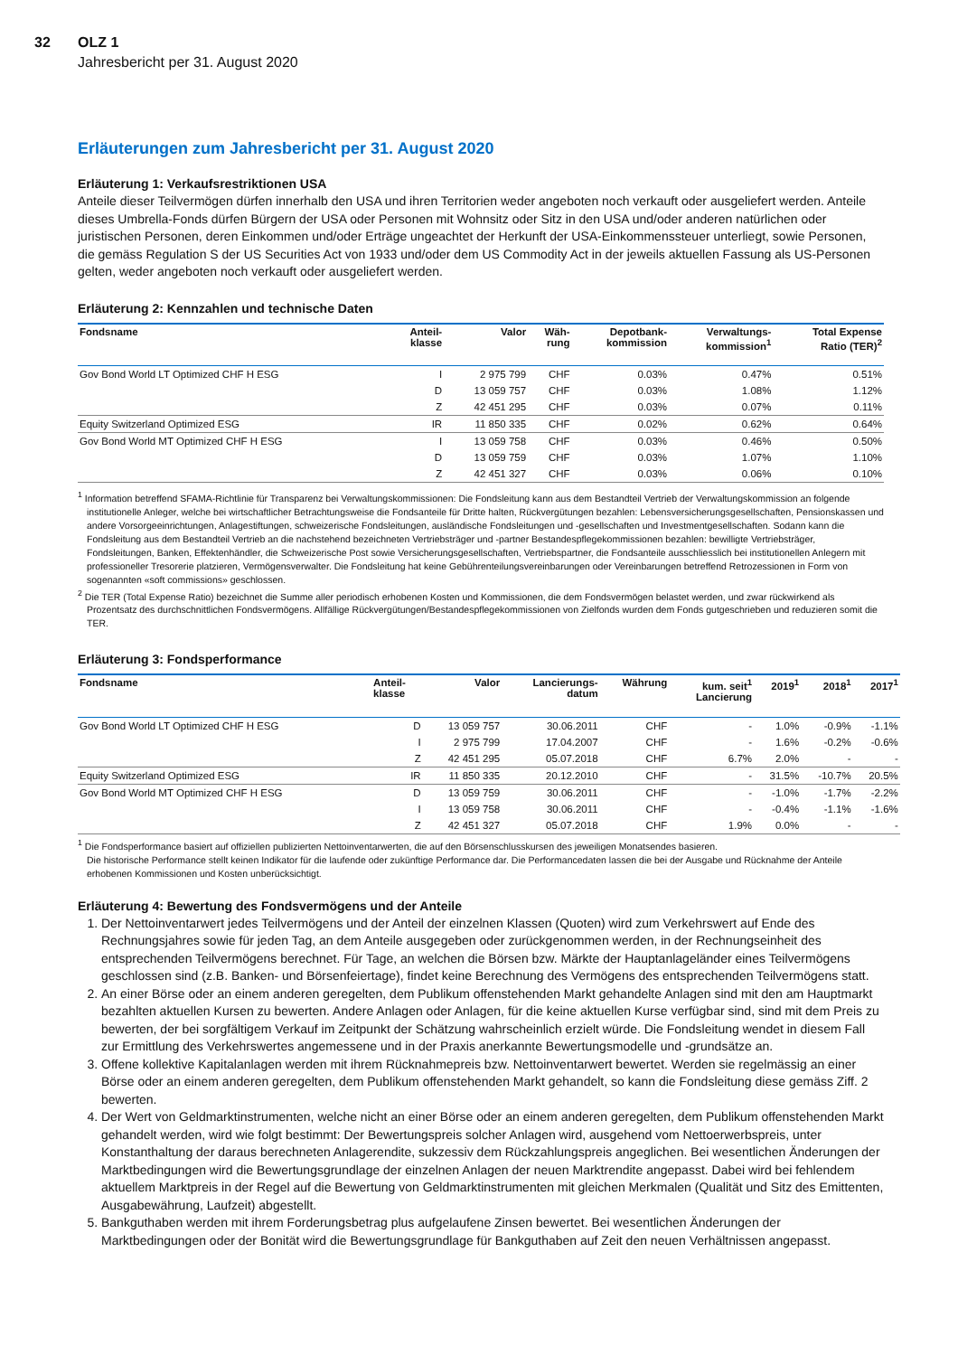32 OLZ 1
Jahresbericht per 31. August 2020
Erläuterungen zum Jahresbericht per 31. August 2020
Erläuterung 1: Verkaufsrestriktionen USA
Anteile dieser Teilvermögen dürfen innerhalb den USA und ihren Territorien weder angeboten noch verkauft oder ausgeliefert werden. Anteile dieses Umbrella-Fonds dürfen Bürgern der USA oder Personen mit Wohnsitz oder Sitz in den USA und/oder anderen natürlichen oder juristischen Personen, deren Einkommen und/oder Erträge ungeachtet der Herkunft der USA-Einkommenssteuer unterliegt, sowie Personen, die gemäss Regulation S der US Securities Act von 1933 und/oder dem US Commodity Act in der jeweils aktuellen Fassung als US-Personen gelten, weder angeboten noch verkauft oder ausgeliefert werden.
Erläuterung 2: Kennzahlen und technische Daten
| Fondsname | Anteil- klasse | Valor | Wäh- rung | Depotbank- kommission | Verwaltungs- kommission<sup>1</sup> | Total Expense Ratio (TER)<sup>2</sup> |
| --- | --- | --- | --- | --- | --- | --- |
| Gov Bond World LT Optimized CHF H ESG | I | 2 975 799 | CHF | 0.03% | 0.47% | 0.51% |
| | D | 13 059 757 | CHF | 0.03% | 1.08% | 1.12% |
| | Z | 42 451 295 | CHF | 0.03% | 0.07% | 0.11% |
| Equity Switzerland Optimized ESG | IR | 11 850 335 | CHF | 0.02% | 0.62% | 0.64% |
| Gov Bond World MT Optimized CHF H ESG | I | 13 059 758 | CHF | 0.03% | 0.46% | 0.50% |
| | D | 13 059 759 | CHF | 0.03% | 1.07% | 1.10% |
| | Z | 42 451 327 | CHF | 0.03% | 0.06% | 0.10% |
<sup>1</sup> Information betreffend SFAMA-Richtlinie für Transparenz bei Verwaltungskommissionen: Die Fondsleitung kann aus dem Bestandteil Vertrieb der Verwaltungskommission an folgende institutionelle Anleger, welche bei wirtschaftlicher Betrachtungsweise die Fondsanteile für Dritte halten, Rückvergütungen bezahlen: Lebensversicherungsgesellschaften, Pensionskassen und andere Vorsorgeeinrichtungen, Anlagestiftungen, schweizerische Fondsleitungen, ausländische Fondsleitungen und -gesellschaften und Investmentgesellschaften. Sodann kann die Fondsleitung aus dem Bestandteil Vertrieb an die nachstehend bezeichneten Vertriebsträger und -partner Bestandespflegekommissionen bezahlen: bewilligte Vertriebsträger, Fondsleitungen, Banken, Effektenhändler, die Schweizerische Post sowie Versicherungsgesellschaften, Vertriebspartner, die Fondsanteile ausschliesslich bei institutionellen Anlegern mit professioneller Tresorerie platzieren, Vermögensverwalter. Die Fondsleitung hat keine Gebührenteilungsvereinbarungen oder Vereinbarungen betreffend Retrozessionen in Form von sogenannten «soft commissions» geschlossen.
<sup>2</sup> Die TER (Total Expense Ratio) bezeichnet die Summe aller periodisch erhobenen Kosten und Kommissionen, die dem Fondsvermögen belastet werden, und zwar rückwirkend als Prozentsatz des durchschnittlichen Fondsvermögens. Allfällige Rückvergütungen/Bestandespflegekommissionen von Zielfonds wurden dem Fonds gutgeschrieben und reduzieren somit die TER.
Erläuterung 3: Fondsperformance
| Fondsname | Anteil- klasse | Valor | Lancierungs- datum | Währung | kum. seit<sup>1</sup> Lancierung | 2019<sup>1</sup> | 2018<sup>1</sup> | 2017<sup>1</sup> |
| --- | --- | --- | --- | --- | --- | --- | --- | --- |
| Gov Bond World LT Optimized CHF H ESG | D | 13 059 757 | 30.06.2011 | CHF | - | 1.0% | -0.9% | -1.1% |
| | I | 2 975 799 | 17.04.2007 | CHF | - | 1.6% | -0.2% | -0.6% |
| | Z | 42 451 295 | 05.07.2018 | CHF | 6.7% | 2.0% | - | - |
| Equity Switzerland Optimized ESG | IR | 11 850 335 | 20.12.2010 | CHF | - | 31.5% | -10.7% | 20.5% |
| Gov Bond World MT Optimized CHF H ESG | D | 13 059 759 | 30.06.2011 | CHF | - | -1.0% | -1.7% | -2.2% |
| | I | 13 059 758 | 30.06.2011 | CHF | - | -0.4% | -1.1% | -1.6% |
| | Z | 42 451 327 | 05.07.2018 | CHF | 1.9% | 0.0% | - | - |
<sup>1</sup> Die Fondsperformance basiert auf offiziellen publizierten Nettoinventarwerten, die auf den Börsenschlusskursen des jeweiligen Monatsendes basieren.
Die historische Performance stellt keinen Indikator für die laufende oder zukünftige Performance dar. Die Performancedaten lassen die bei der Ausgabe und Rücknahme der Anteile erhobenen Kommissionen und Kosten unberücksichtigt.
Erläuterung 4: Bewertung des Fondsvermögens und der Anteile
1. Der Nettoinventarwert jedes Teilvermögens und der Anteil der einzelnen Klassen (Quoten) wird zum Verkehrswert auf Ende des Rechnungsjahres sowie für jeden Tag, an dem Anteile ausgegeben oder zurückgenommen werden, in der Rechnungseinheit des entsprechenden Teilvermögens berechnet. Für Tage, an welchen die Börsen bzw. Märkte der Hauptanlageländer eines Teilvermögens geschlossen sind (z.B. Banken- und Börsenfeiertage), findet keine Berechnung des Vermögens des entsprechenden Teilvermögens statt.
2. An einer Börse oder an einem anderen geregelten, dem Publikum offenstehenden Markt gehandelte Anlagen sind mit den am Hauptmarkt bezahlten aktuellen Kursen zu bewerten. Andere Anlagen oder Anlagen, für die keine aktuellen Kurse verfügbar sind, sind mit dem Preis zu bewerten, der bei sorgfältigem Verkauf im Zeitpunkt der Schätzung wahrscheinlich erzielt würde. Die Fondsleitung wendet in diesem Fall zur Ermittlung des Verkehrswertes angemessene und in der Praxis anerkannte Bewertungsmodelle und -grundsätze an.
3. Offene kollektive Kapitalanlagen werden mit ihrem Rücknahmepreis bzw. Nettoinventarwert bewertet. Werden sie regelmässig an einer Börse oder an einem anderen geregelten, dem Publikum offenstehenden Markt gehandelt, so kann die Fondsleitung diese gemäss Ziff. 2 bewerten.
4. Der Wert von Geldmarktinstrumenten, welche nicht an einer Börse oder an einem anderen geregelten, dem Publikum offenstehenden Markt gehandelt werden, wird wie folgt bestimmt: Der Bewertungspreis solcher Anlagen wird, ausgehend vom Nettoerwerbspreis, unter Konstanthaltung der daraus berechneten Anlagerendite, sukzessiv dem Rückzahlungspreis angeglichen. Bei wesentlichen Änderungen der Marktbedingungen wird die Bewertungsgrundlage der einzelnen Anlagen der neuen Marktrendite angepasst. Dabei wird bei fehlendem aktuellem Marktpreis in der Regel auf die Bewertung von Geldmarktinstrumenten mit gleichen Merkmalen (Qualität und Sitz des Emittenten, Ausgabewährung, Laufzeit) abgestellt.
5. Bankguthaben werden mit ihrem Forderungsbetrag plus aufgelaufene Zinsen bewertet. Bei wesentlichen Änderungen der Marktbedingungen oder der Bonität wird die Bewertungsgrundlage für Bankguthaben auf Zeit den neuen Verhältnissen angepasst.